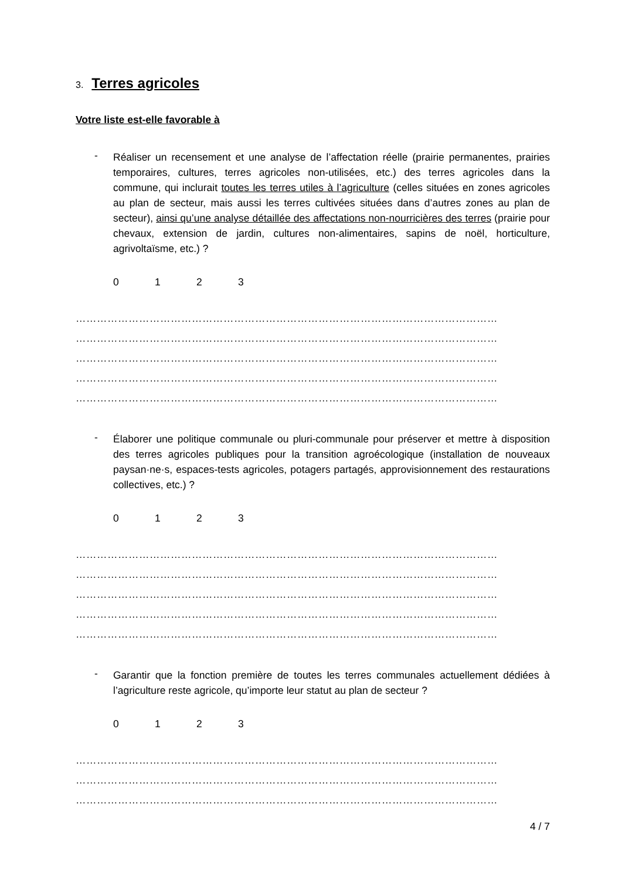3. Terres agricoles
Votre liste est-elle favorable à
-
Réaliser un recensement et une analyse de l’affectation réelle (prairie permanentes, prairies temporaires, cultures, terres agricoles non-utilisées, etc.) des terres agricoles dans la commune, qui inclurait toutes les terres utiles à l’agriculture (celles situées en zones agricoles au plan de secteur, mais aussi les terres cultivées situées dans d’autres zones au plan de secteur), ainsi qu’une analyse détaillée des affectations non-nourricières des terres (prairie pour chevaux, extension de jardin, cultures non-alimentaires, sapins de noël, horticulture, agrivoltaïsme, etc.) ?
0123
…………………………………………………………………………………………………………
…………………………………………………………………………………………………………
…………………………………………………………………………………………………………
…………………………………………………………………………………………………………
…………………………………………………………………………………………………………
-
Élaborer une politique communale ou pluri-communale pour préserver et mettre à disposition des terres agricoles publiques pour la transition agroécologique (installation de nouveaux paysan·ne·s, espaces-tests agricoles, potagers partagés, approvisionnement des restaurations collectives, etc.) ?
0123
…………………………………………………………………………………………………………
…………………………………………………………………………………………………………
…………………………………………………………………………………………………………
…………………………………………………………………………………………………………
…………………………………………………………………………………………………………
-
Garantir que la fonction première de toutes les terres communales actuellement dédiées à l’agriculture reste agricole, qu’importe leur statut au plan de secteur ?
0123
…………………………………………………………………………………………………………
…………………………………………………………………………………………………………
…………………………………………………………………………………………………………
4 / 7